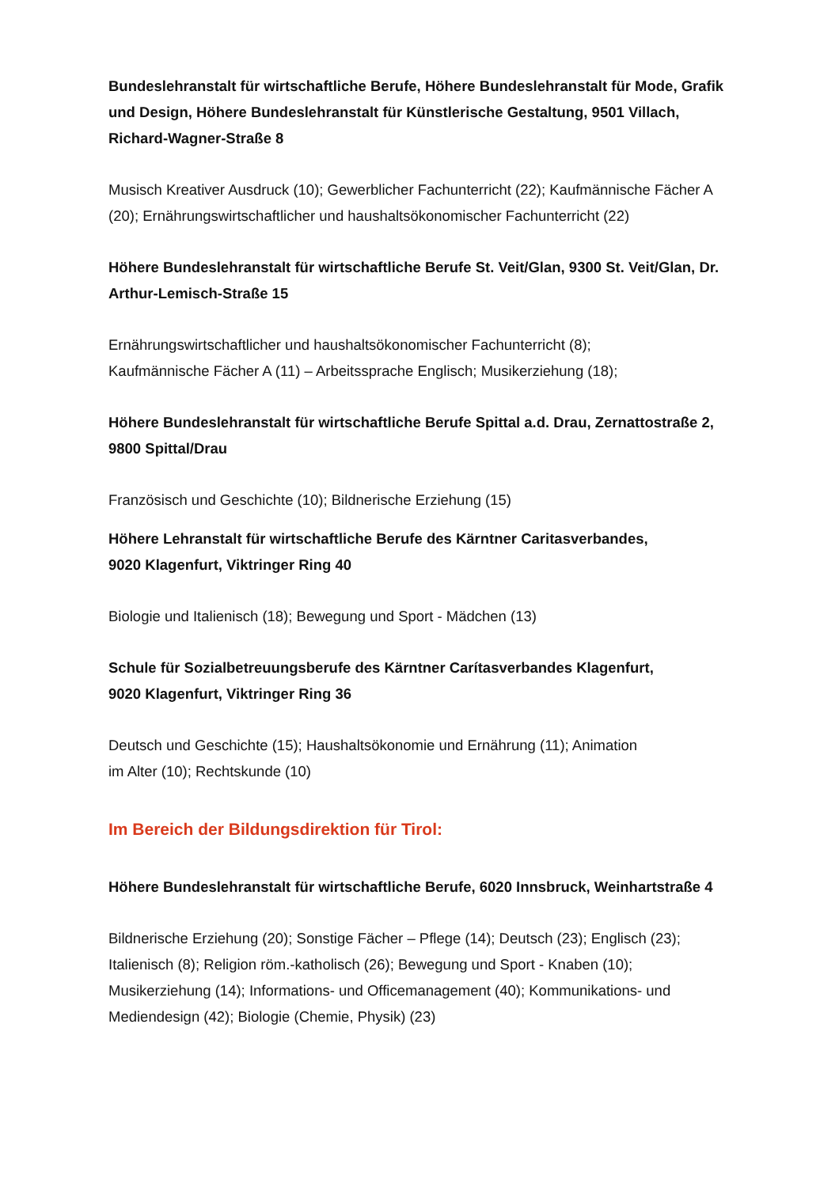Bundeslehranstalt für wirtschaftliche Berufe, Höhere Bundeslehranstalt für Mode, Grafik und Design, Höhere Bundeslehranstalt für Künstlerische Gestaltung, 9501 Villach, Richard-Wagner-Straße 8
Musisch Kreativer Ausdruck (10); Gewerblicher Fachunterricht (22); Kaufmännische Fächer A (20); Ernährungswirtschaftlicher und haushaltsökonomischer Fachunterricht (22)
Höhere Bundeslehranstalt für wirtschaftliche Berufe St. Veit/Glan, 9300 St. Veit/Glan, Dr. Arthur-Lemisch-Straße 15
Ernährungswirtschaftlicher und haushaltsökonomischer Fachunterricht (8);
Kaufmännische Fächer A (11) – Arbeitssprache Englisch; Musikerziehung (18);
Höhere Bundeslehranstalt für wirtschaftliche Berufe Spittal a.d. Drau, Zernattostraße 2, 9800 Spittal/Drau
Französisch und Geschichte (10); Bildnerische Erziehung (15)
Höhere Lehranstalt für wirtschaftliche Berufe des Kärntner Caritasverbandes,
9020 Klagenfurt, Viktringer Ring 40
Biologie und Italienisch (18); Bewegung und Sport - Mädchen (13)
Schule für Sozialbetreuungsberufe des Kärntner Carítasverbandes Klagenfurt,
9020 Klagenfurt, Viktringer Ring 36
Deutsch und Geschichte (15); Haushaltsökonomie und Ernährung (11); Animation
im Alter (10); Rechtskunde (10)
Im Bereich der Bildungsdirektion für Tirol:
Höhere Bundeslehranstalt für wirtschaftliche Berufe, 6020 Innsbruck, Weinhartstraße 4
Bildnerische Erziehung (20); Sonstige Fächer – Pflege (14); Deutsch (23); Englisch (23); Italienisch (8); Religion röm.-katholisch (26); Bewegung und Sport - Knaben (10); Musikerziehung (14); Informations- und Officemanagement (40); Kommunikations- und Mediendesign (42); Biologie (Chemie, Physik) (23)